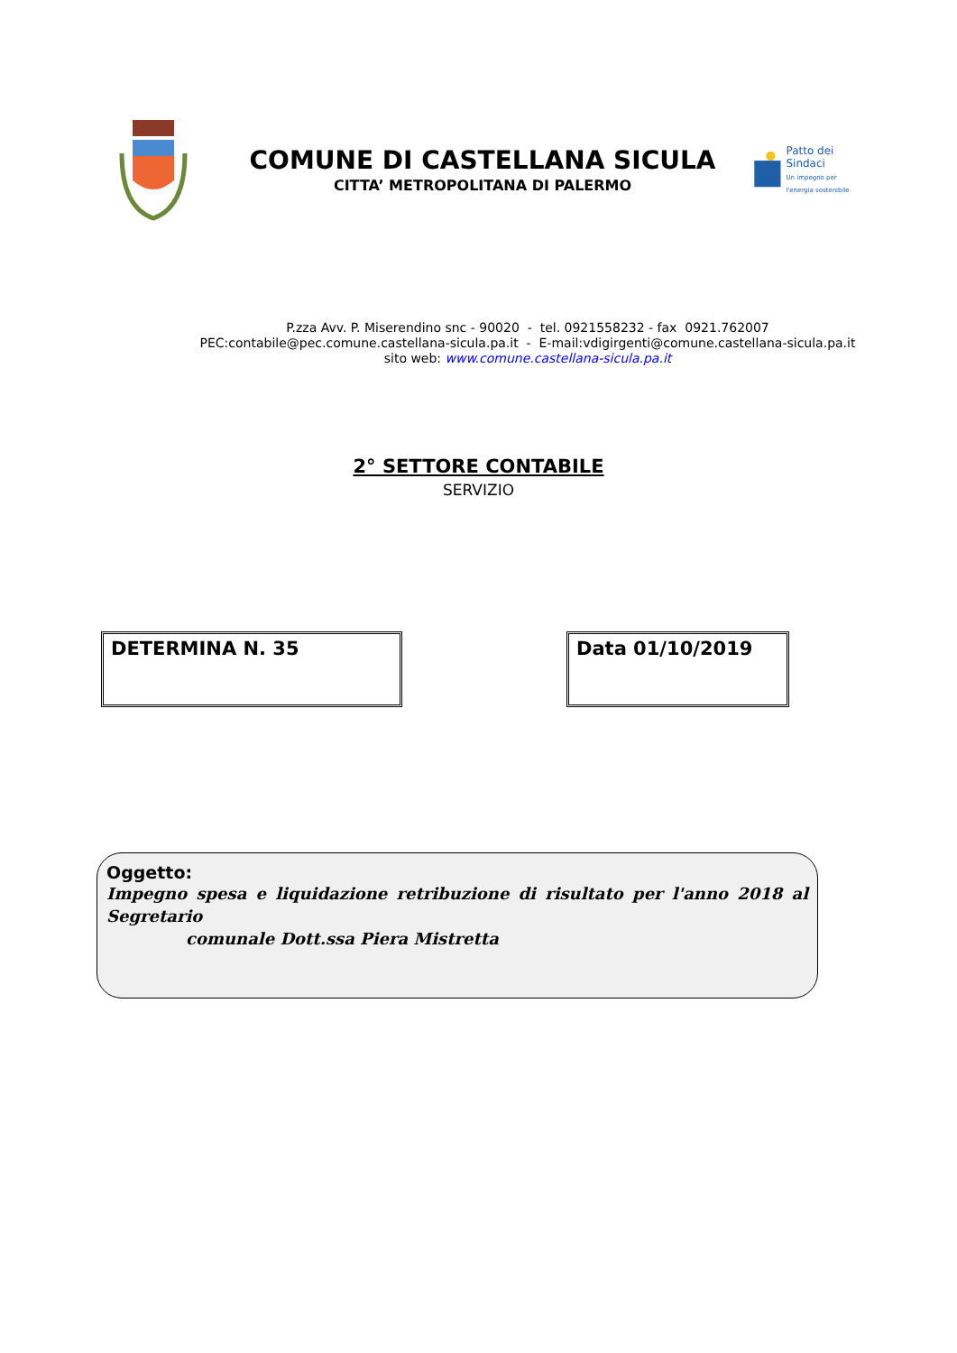COMUNE DI CASTELLANA SICULA
CITTA’ METROPOLITANA DI PALERMO
Patto dei
Sindaci
Un impegno per l'energia sostenibile
P.zza Avv. P. Miserendino snc - 90020 - tel. 0921558232 - fax 0921.762007
PEC:contabile@pec.comune.castellana-sicula.pa.it - E-mail:vdigirgenti@comune.castellana-sicula.pa.it
sito web: www.comune.castellana-sicula.pa.it
2° SETTORE CONTABILE
SERVIZIO
DETERMINA N. 35 Data 01/10/2019
Oggetto:
Impegno spesa e liquidazione retribuzione di risultato per l'anno 2018 al Segretario
comunale Dott.ssa Piera Mistretta